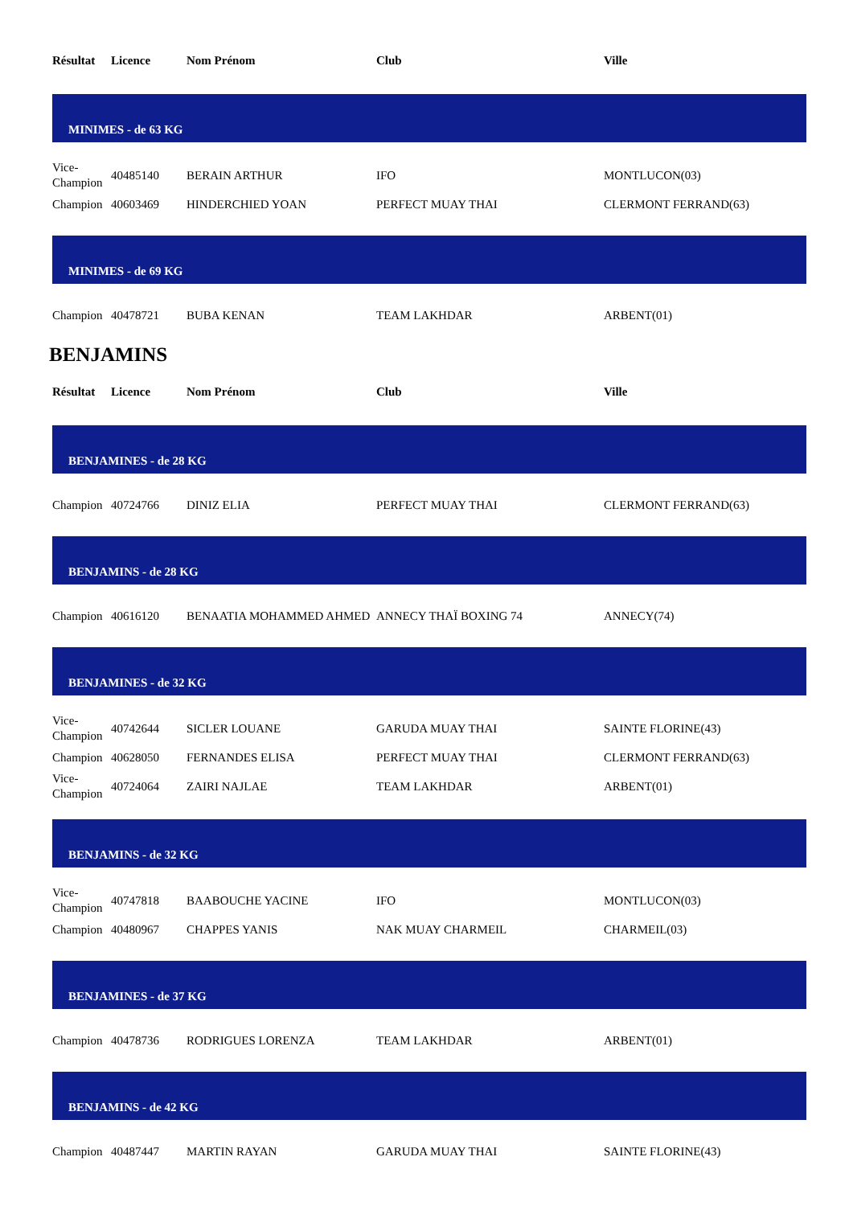| Résultat | Licence | Nom Prénom | Club | Ville |
| --- | --- | --- | --- | --- |
| MINIMES - de 63 KG | | | | |
| Vice-Champion | 40485140 | BERAIN ARTHUR | IFO | MONTLUCON(03) |
| Champion | 40603469 | HINDERCHIED YOAN | PERFECT MUAY THAI | CLERMONT FERRAND(63) |
| MINIMES - de 69 KG | | | | |
| Champion | 40478721 | BUBA KENAN | TEAM LAKHDAR | ARBENT(01) |
BENJAMINS
| Résultat | Licence | Nom Prénom | Club | Ville |
| --- | --- | --- | --- | --- |
| BENJAMINES - de 28 KG | | | | |
| Champion | 40724766 | DINIZ ELIA | PERFECT MUAY THAI | CLERMONT FERRAND(63) |
| BENJAMINS - de 28 KG | | | | |
| Champion | 40616120 | BENAATIA MOHAMMED AHMED | ANNECY THAÏ BOXING 74 | ANNECY(74) |
| BENJAMINES - de 32 KG | | | | |
| Vice-Champion | 40742644 | SICLER LOUANE | GARUDA MUAY THAI | SAINTE FLORINE(43) |
| Champion | 40628050 | FERNANDES ELISA | PERFECT MUAY THAI | CLERMONT FERRAND(63) |
| Vice-Champion | 40724064 | ZAIRI NAJLAE | TEAM LAKHDAR | ARBENT(01) |
| BENJAMINS - de 32 KG | | | | |
| Vice-Champion | 40747818 | BAABOUCHE YACINE | IFO | MONTLUCON(03) |
| Champion | 40480967 | CHAPPES YANIS | NAK MUAY CHARMEIL | CHARMEIL(03) |
| BENJAMINES - de 37 KG | | | | |
| Champion | 40478736 | RODRIGUES LORENZA | TEAM LAKHDAR | ARBENT(01) |
| BENJAMINS - de 42 KG | | | | |
| Champion | 40487447 | MARTIN RAYAN | GARUDA MUAY THAI | SAINTE FLORINE(43) |